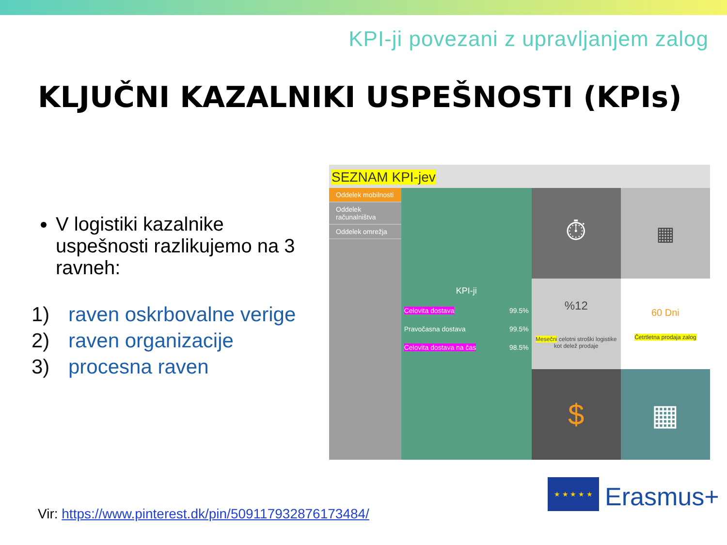KPI-ji povezani z upravljanjem zalog
KLJUČNI KAZALNIKI USPEŠNOSTI (KPIs)
V logistiki kazalnike uspešnosti razlikujemo na 3 ravneh:
1) raven oskrbovalne verige
2) raven organizacije
3) procesna raven
SEZNAM KPI-jev
Oddelek mobilnosti
Oddelek računalništva
Oddelek omrežja
KPI-ji
Celovita dostava 99.5%
Pravočasna dostava 99.5%
Celovita dostava na čas 98.5%
⏱
%12
Mesečni celotni stroški logistike kot delež prodaje
$
▦
60 Dni
Četrtletna prodaja zalog
▦
Vir: https://www.pinterest.dk/pin/509117932876173484/
★ ★ ★ ★ ★
Erasmus+